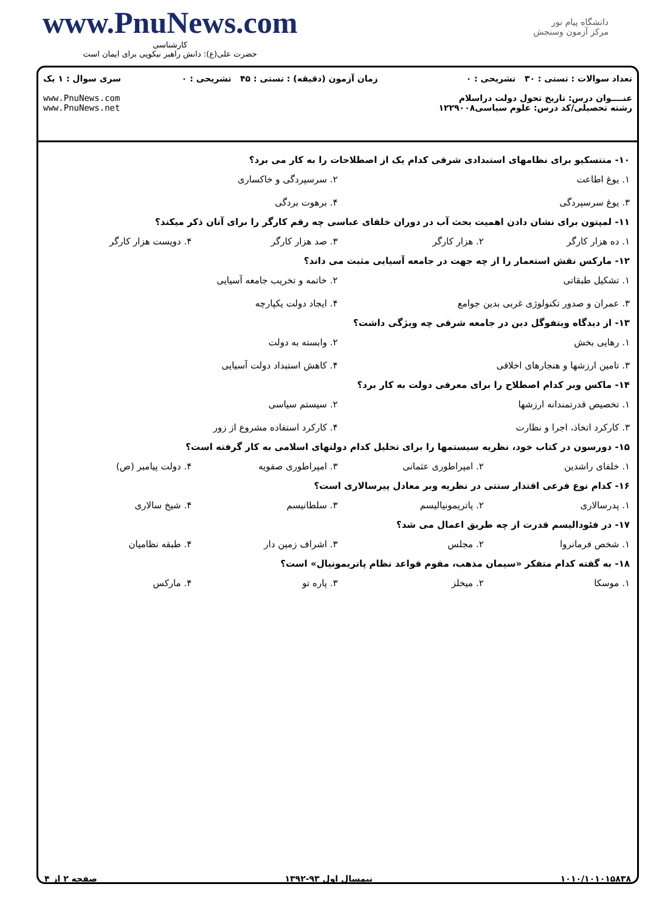www.PnuNews.com
کارشناسی
حضرت علی(ع): دانش راهبر نیکویی برای ایمان است
دانشگاه پیام نور
مرکز آزمون وسنجش
تعداد سوالات : تستی : ۳۰ تشریحی : ۰
عنــــوان درس: تاریخ تحول دولت دراسلام
رشته تحصیلی/کد درس: علوم سیاسی۱۲۲۹۰۰۸
زمان آزمون (دقیقه) : تستی : ۴۵ تشریحی : ۰
سری سوال : ۱ یک
www.PnuNews.com
www.PnuNews.net
۱۰- منتسکیو برای نظامهای استبدادی شرقی کدام یک از اصطلاحات را به کار می برد؟
۱. یوغ اطاعت ۲. سرسپردگی و خاکساری ۳. یوغ سرسپردگی ۴. برهوت بردگی
۱۱- لمپتون برای نشان دادن اهمیت بحث آب در دوران خلفای عباسی چه رقم کارگر را برای آنان ذکر میکند؟
۱. ده هزار کارگر ۲. هزار کارگر ۳. صد هزار کارگر ۴. دویست هزار کارگر
۱۲- مارکس نقش استعمار را از چه جهت در جامعه آسیایی مثبت می داند؟
۱. تشکیل طبقاتی ۲. خاتمه و تخریب جامعه آسیایی ۳. عمران و صدور تکنولوژی غربی بدین جوامع ۴. ایجاد دولت یکپارچه
۱۳- از دیدگاه ویتفوگل دین در جامعه شرقی چه ویژگی داشت؟
۱. رهایی بخش ۲. وابسته به دولت ۳. تامین ارزشها و هنجارهای اخلاقی ۴. کاهش استبداد دولت آسیایی
۱۴- ماکس وبر کدام اصطلاح را برای معرفی دولت به کار برد؟
۱. تخصیص قدرتمندانه ارزشها ۲. سیستم سیاسی ۳. کارکرد اتخاذ، اجرا و نظارت ۴. کارکرد استفاده مشروع از زور
۱۵- دورسون در کتاب خود، نظریه سیستمها را برای تحلیل کدام دولتهای اسلامی به کار گرفته است؟
۱. خلفای راشدین ۲. امپراطوری عثمانی ۳. امپراطوری صفویه ۴. دولت پیامبر (ص)
۱۶- کدام نوع فرعی اقتدار سنتی در نظریه وبر معادل پیرسالاری است؟
۱. پدرسالاری ۲. پاتریمونیالیسم ۳. سلطانیسم ۴. شیخ سالاری
۱۷- در فئودالیسم قدرت از چه طریق اعمال می شد؟
۱. شخص فرمانروا ۲. مجلس ۳. اشراف زمین دار ۴. طبقه نظامیان
۱۸- به گفته کدام متفکر «سیمان مذهب، مقوم قواعد نظام پاتریمونیال» است؟
۱. موسکا ۲. میخلز ۳. پاره تو ۴. مارکس
۱۰۱۰/۱۰۱۰۱۵۸۳۸ نیمسال اول ۹۳-۱۳۹۲ صفحه ۲ از ۴